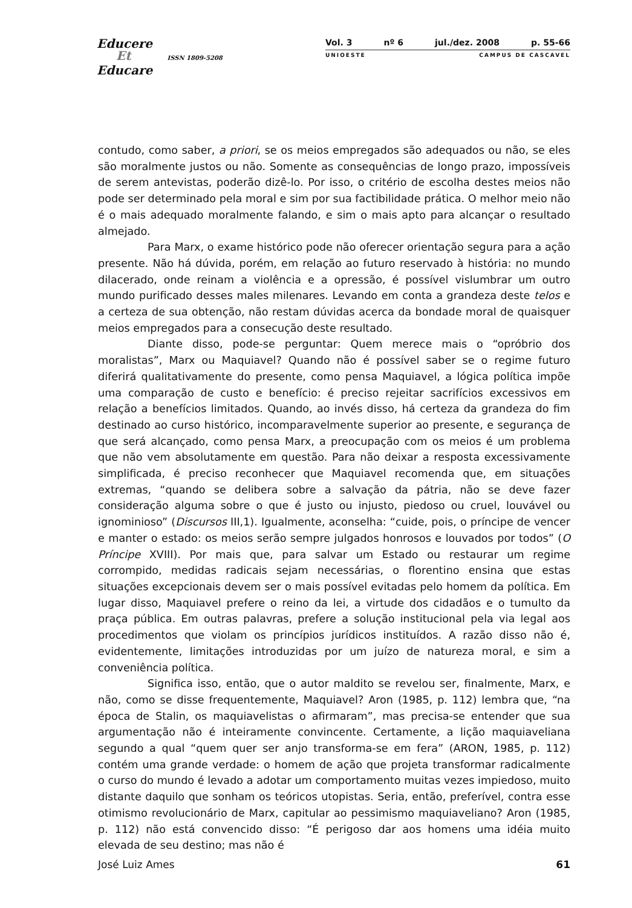Educere
Et ISSN 1809-5208
Educare
Vol. 3 nº 6 jul./dez. 2008 p. 55-66
UNIOESTE CAMPUS DE CASCAVEL
contudo, como saber, a priori, se os meios empregados são adequados ou não, se eles são moralmente justos ou não. Somente as consequências de longo prazo, impossíveis de serem antevistas, poderão dizê-lo. Por isso, o critério de escolha destes meios não pode ser determinado pela moral e sim por sua factibilidade prática. O melhor meio não é o mais adequado moralmente falando, e sim o mais apto para alcançar o resultado almejado.
Para Marx, o exame histórico pode não oferecer orientação segura para a ação presente. Não há dúvida, porém, em relação ao futuro reservado à história: no mundo dilacerado, onde reinam a violência e a opressão, é possível vislumbrar um outro mundo purificado desses males milenares. Levando em conta a grandeza deste telos e a certeza de sua obtenção, não restam dúvidas acerca da bondade moral de quaisquer meios empregados para a consecução deste resultado.
Diante disso, pode-se perguntar: Quem merece mais o “opróbrio dos moralistas”, Marx ou Maquiavel? Quando não é possível saber se o regime futuro diferirá qualitativamente do presente, como pensa Maquiavel, a lógica política impõe uma comparação de custo e benefício: é preciso rejeitar sacrifícios excessivos em relação a benefícios limitados. Quando, ao invés disso, há certeza da grandeza do fim destinado ao curso histórico, incomparavelmente superior ao presente, e segurança de que será alcançado, como pensa Marx, a preocupação com os meios é um problema que não vem absolutamente em questão. Para não deixar a resposta excessivamente simplificada, é preciso reconhecer que Maquiavel recomenda que, em situações extremas, “quando se delibera sobre a salvação da pátria, não se deve fazer consideração alguma sobre o que é justo ou injusto, piedoso ou cruel, louvável ou ignominioso” (Discursos III,1). Igualmente, aconselha: “cuide, pois, o príncipe de vencer e manter o estado: os meios serão sempre julgados honrosos e louvados por todos” (O Príncipe XVIII). Por mais que, para salvar um Estado ou restaurar um regime corrompido, medidas radicais sejam necessárias, o florentino ensina que estas situações excepcionais devem ser o mais possível evitadas pelo homem da política. Em lugar disso, Maquiavel prefere o reino da lei, a virtude dos cidadãos e o tumulto da praça pública. Em outras palavras, prefere a solução institucional pela via legal aos procedimentos que violam os princípios jurídicos instituídos. A razão disso não é, evidentemente, limitações introduzidas por um juízo de natureza moral, e sim a conveniência política.
Significa isso, então, que o autor maldito se revelou ser, finalmente, Marx, e não, como se disse frequentemente, Maquiavel? Aron (1985, p. 112) lembra que, “na época de Stalin, os maquiavelistas o afirmaram”, mas precisa-se entender que sua argumentação não é inteiramente convincente. Certamente, a lição maquiaveliana segundo a qual “quem quer ser anjo transforma-se em fera” (ARON, 1985, p. 112) contém uma grande verdade: o homem de ação que projeta transformar radicalmente o curso do mundo é levado a adotar um comportamento muitas vezes impiedoso, muito distante daquilo que sonham os teóricos utopistas. Seria, então, preferível, contra esse otimismo revolucionário de Marx, capitular ao pessimismo maquiaveliano? Aron (1985, p. 112) não está convencido disso: “É perigoso dar aos homens uma idéia muito elevada de seu destino; mas não é
José Luiz Ames 61